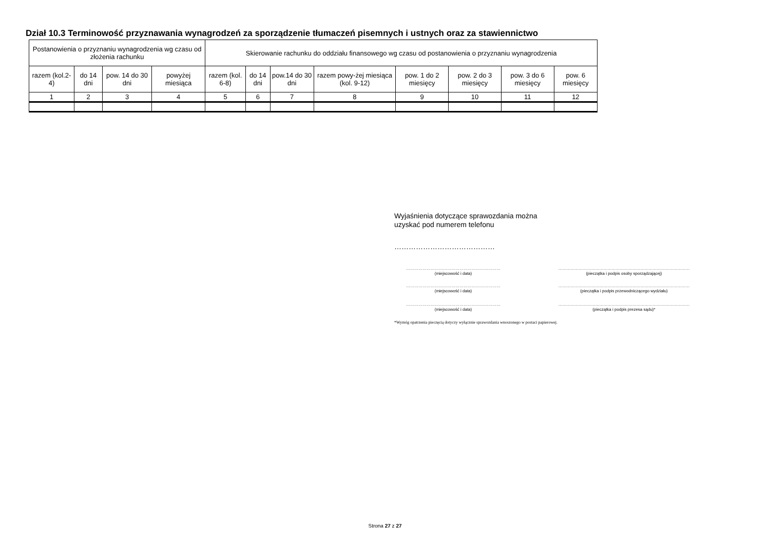Dział 10.3 Terminowość przyznawania wynagrodzeń za sporządzenie tłumaczeń pisemnych i ustnych oraz za stawiennictwo
| Postanowienia o przyznaniu wynagrodzenia wg czasu od złożenia rachunku | | | | Skierowanie rachunku do oddziału finansowego wg czasu od postanowienia o przyznaniu wynagrodzenia | | | | | | | |
| --- | --- | --- | --- | --- | --- | --- | --- | --- | --- | --- | --- |
| razem (kol.2-4) | do 14 dni | pow. 14 do 30 dni | powyżej miesiąca | razem (kol. 6-8) | do 14 dni | pow.14 do 30 dni | razem powy-żej miesiąca (kol. 9-12) | pow. 1 do 2 miesięcy | pow. 2 do 3 miesięcy | pow. 3 do 6 miesięcy | pow. 6 miesięcy |
| 1 | 2 | 3 | 4 | 5 | 6 | 7 | 8 | 9 | 10 | 11 | 12 |
Wyjaśnienia dotyczące sprawozdania można
uzyskać pod numerem telefonu
……………………………………
……………………………………………………………
(miejscowość i data)
……………………………………………………………………………………
(pieczątka i podpis osoby sporządzającej)
……………………………………………………………
(miejscowość i data)
……………………………………………………………………………………
(pieczątka i podpis przewodniczącego wydziału)
……………………………………………………………
(miejscowość i data)
……………………………………………………………………………………
(pieczątka i podpis prezesa sądu)*
*Wymóg opatrzenia pieczęcią dotyczy wyłącznie sprawozdania wnoszonego w postaci papierowej.
Strona 27 z 27